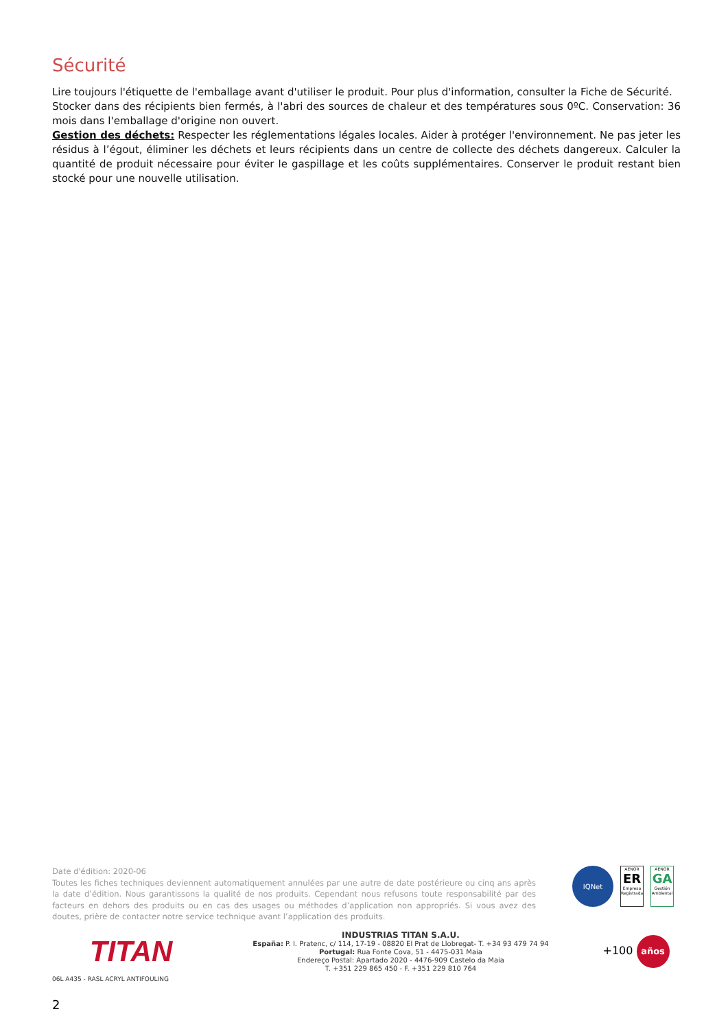Sécurité
Lire toujours l'étiquette de l'emballage avant d'utiliser le produit. Pour plus d'information, consulter la Fiche de Sécurité.
Stocker dans des récipients bien fermés, à l'abri des sources de chaleur et des températures sous 0ºC. Conservation: 36 mois dans l'emballage d'origine non ouvert.
Gestion des déchets: Respecter les réglementations légales locales. Aider à protéger l'environnement. Ne pas jeter les résidus à l’égout, éliminer les déchets et leurs récipients dans un centre de collecte des déchets dangereux. Calculer la quantité de produit nécessaire pour éviter le gaspillage et les coûts supplémentaires. Conserver le produit restant bien stocké pour une nouvelle utilisation.
Date d'édition: 2020-06
Toutes les fiches techniques deviennent automatiquement annulées par une autre de date postérieure ou cinq ans après la date d’édition. Nous garantissons la qualité de nos produits. Cependant nous refusons toute responsabilité par des facteurs en dehors des produits ou en cas des usages ou méthodes d’application non appropriés. Si vous avez des doutes, prière de contacter notre service technique avant l’application des produits.
IQNet
AENOR
ER
Empresa Registrada
AENOR
GA
Gestión Ambiental
TITAN
INDUSTRIAS TITAN S.A.U.
España: P. I. Pratenc, c/ 114, 17-19 - 08820 El Prat de Llobregat- T. +34 93 479 74 94
Portugal: Rua Fonte Cova, 51 - 4475-031 Maia
Endereço Postal: Apartado 2020 - 4476-909 Castelo da Maia
T. +351 229 865 450 - F. +351 229 810 764
+100 años
06L A435 - RASL ACRYL ANTIFOULING
2